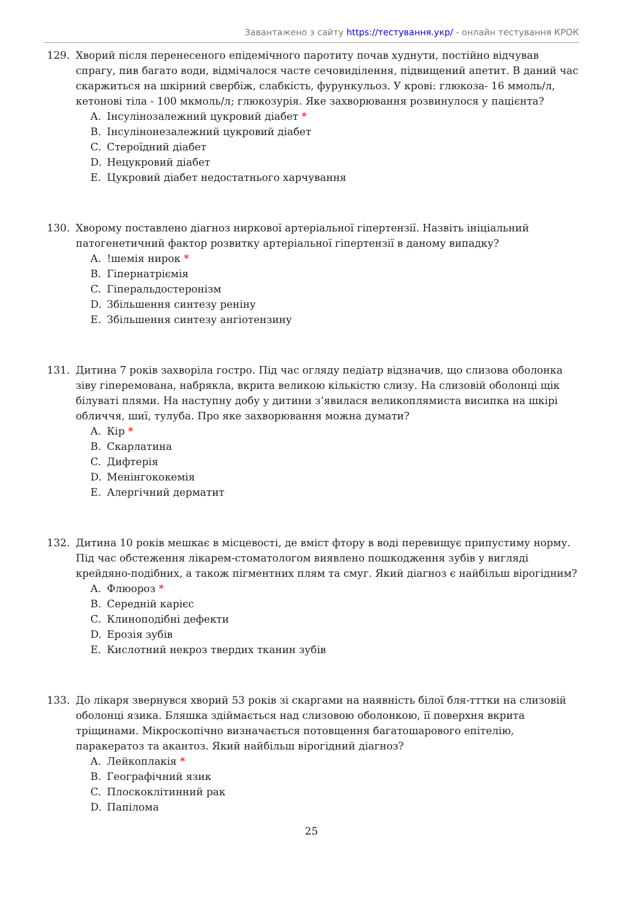Завантажено з сайту https://тестування.укр/ - онлайн тестування КРОК
129. Хворий після перенесеного епідемічного паротиту почав худнути, постійно відчував спрагу, пив багато води, відмічалося часте сечовиділення, підвищений апетит. В даний час скаржиться на шкірний свербіж, слабкість, фурункульоз. У крові: глюкоза- 16 ммоль/л, кетонові тіла - 100 мкмоль/л; глюкозурія. Яке захворювання розвинулося у пацієнта?
A. Інсулінозалежний цукровий діабет *
B. Інсулінонезалежний цукровий діабет
C. Стероїдний діабет
D. Нецукровий діабет
E. Цукровий діабет недостатнього харчування
130. Хворому поставлено діагноз ниркової артеріальної гіпертензії. Назвіть ініціальний патогенетичний фактор розвитку артеріальної гіпертензії в даному випадку?
A.!шемія нирок *
B. Гіпернатріємія
C. Гіперальдостеронізм
D. Збільшення синтезу реніну
E. Збільшення синтезу ангіотензину
131. Дитина 7 років захворіла гостро. Під час огляду педіатр відзначив, що слизова оболонка зіву гіперемована, набрякла, вкрита великою кількістю слизу. На слизовій оболонці щік білуваті плями. На наступну добу у дитини з’явилася великоплямиста висипка на шкірі обличчя, шиї, тулуба. Про яке захворювання можна думати?
A. Кір *
B. Скарлатина
C. Дифтерія
D. Менінгококемія
E. Алергічний дерматит
132. Дитина 10 років мешкає в місцевості, де вміст фтору в воді перевищує припустиму норму. Під час обстеження лікарем-стоматологом виявлено пошкодження зубів у вигляді крейдяно-подібних, а також пігментних плям та смуг. Який діагноз є найбільш вірогідним?
A. Флюороз *
B. Середній карієс
C. Клиноподібні дефекти
D. Ерозія зубів
E. Кислотний некроз твердих тканин зубів
133. До лікаря звернувся хворий 53 років зі скаргами на наявність білої бля-тттки на слизовій оболонці язика. Бляшка здіймається над слизовою оболонкою, її поверхня вкрита тріщинами. Мікроскопічно визначається потовщення багатошарового епітелію, паракератоз та акантоз. Який найбільш вірогідний діагноз?
A. Лейкоплакія *
B. Географічний язик
C. Плоскоклітинний рак
D. Папілома
25